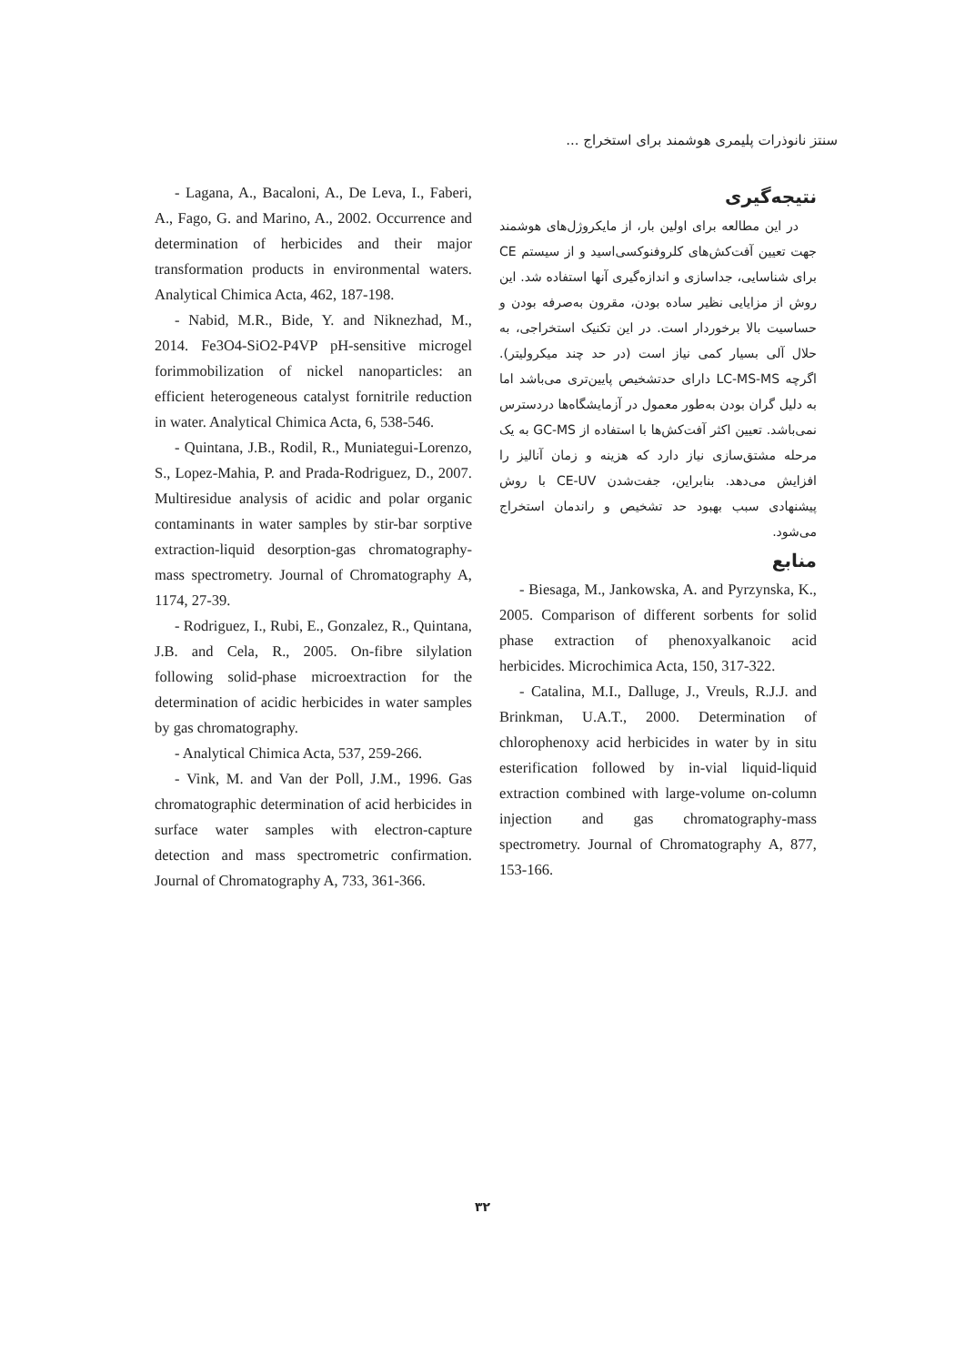سنتز نانوذرات پلیمری هوشمند برای استخراج ...
نتیجه‌گیری
در این مطالعه برای اولین بار، از مایکروژل‌های هوشمند جهت تعیین آفت‌کش‌های کلروفنوکسی‌اسید و از سیستم CE برای شناسایی، جداسازی و اندازه‌گیری آنها استفاده شد. این روش از مزایایی نظیر ساده بودن، مقرون به‌صرفه بودن و حساسیت بالا برخوردار است. در این تکنیک استخراجی، به حلال آلی بسیار کمی نیاز است (در حد چند میکرولیتر). اگرچه LC-MS-MS دارای حدتشخیص پایین‌تری می‌باشد اما به دلیل گران بودن به‌طور معمول در آزمایشگاه‌ها دردسترس نمی‌باشد. تعیین اکثر آفت‌کش‌ها با استفاده از GC-MS به یک مرحله مشتق‌سازی نیاز دارد که هزینه و زمان آنالیز را افزایش می‌دهد. بنابراین، جفت‌شدن CE-UV با روش پیشنهادی سبب بهبود حد تشخیص و راندمان استخراج می‌شود.
منابع
- Biesaga, M., Jankowska, A. and Pyrzynska, K., 2005. Comparison of different sorbents for solid phase extraction of phenoxyalkanoic acid herbicides. Microchimica Acta, 150, 317-322.
- Catalina, M.I., Dalluge, J., Vreuls, R.J.J. and Brinkman, U.A.T., 2000. Determination of chlorophenoxy acid herbicides in water by in situ esterification followed by in-vial liquid-liquid extraction combined with large-volume on-column injection and gas chromatography-mass spectrometry. Journal of Chromatography A, 877, 153-166.
- Lagana, A., Bacaloni, A., De Leva, I., Faberi, A., Fago, G. and Marino, A., 2002. Occurrence and determination of herbicides and their major transformation products in environmental waters. Analytical Chimica Acta, 462, 187-198.
- Nabid, M.R., Bide, Y. and Niknezhad, M., 2014. Fe3O4-SiO2-P4VP pH-sensitive microgel forimmobilization of nickel nanoparticles: an efficient heterogeneous catalyst fornitrile reduction in water. Analytical Chimica Acta, 6, 538-546.
- Quintana, J.B., Rodil, R., Muniategui-Lorenzo, S., Lopez-Mahia, P. and Prada-Rodriguez, D., 2007. Multiresidue analysis of acidic and polar organic contaminants in water samples by stir-bar sorptive extraction-liquid desorption-gas chromatography-mass spectrometry. Journal of Chromatography A, 1174, 27-39.
- Rodriguez, I., Rubi, E., Gonzalez, R., Quintana, J.B. and Cela, R., 2005. On-fibre silylation following solid-phase microextraction for the determination of acidic herbicides in water samples by gas chromatography.
- Analytical Chimica Acta, 537, 259-266.
- Vink, M. and Van der Poll, J.M., 1996. Gas chromatographic determination of acid herbicides in surface water samples with electron-capture detection and mass spectrometric confirmation. Journal of Chromatography A, 733, 361-366.
۳۲